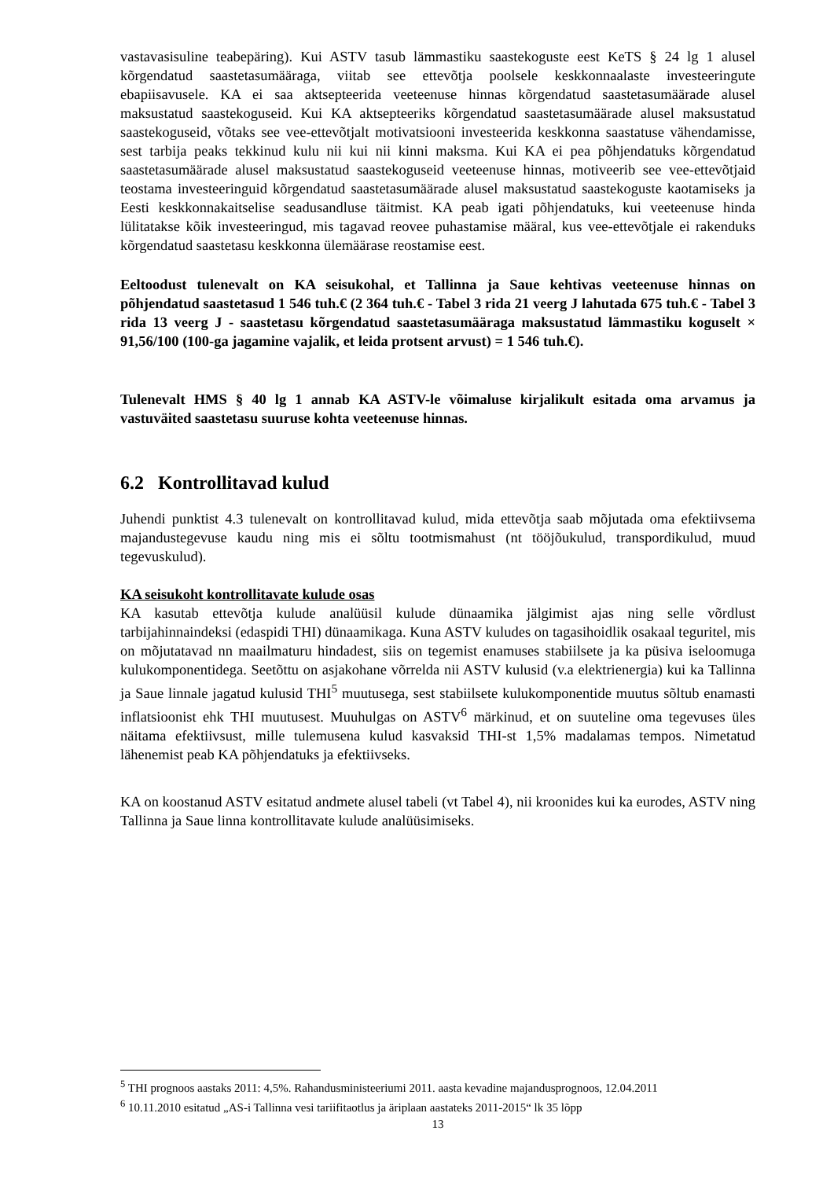vastavasisuline teabepäring). Kui ASTV tasub lämmastiku saastekoguste eest KeTS § 24 lg 1 alusel kõrgendatud saastetasumääraga, viitab see ettevõtja poolsele keskkonnaalaste investeeringute ebapiisavusele. KA ei saa aktsepteerida veeteenuse hinnas kõrgendatud saastetasumäärade alusel maksustatud saastekoguseid. Kui KA aktsepteeriks kõrgendatud saastetasumäärade alusel maksustatud saastekoguseid, võtaks see vee-ettevõtjalt motivatsiooni investeerida keskkonna saastatuse vähendamisse, sest tarbija peaks tekkinud kulu nii kui nii kinni maksma. Kui KA ei pea põhjendatuks kõrgendatud saastetasumäärade alusel maksustatud saastekoguseid veeteenuse hinnas, motiveerib see vee-ettevõtjaid teostama investeeringuid kõrgendatud saastetasumäärade alusel maksustatud saastekoguste kaotamiseks ja Eesti keskkonnakaitselise seadusandluse täitmist. KA peab igati põhjendatuks, kui veeteenuse hinda lülitatakse kõik investeeringud, mis tagavad reovee puhastamise määral, kus vee-ettevõtjale ei rakenduks kõrgendatud saastetasu keskkonna ülemäärase reostamise eest.
Eeltoodust tulenevalt on KA seisukohal, et Tallinna ja Saue kehtivas veeteenuse hinnas on põhjendatud saastetasud 1 546 tuh.€ (2 364 tuh.€ - Tabel 3 rida 21 veerg J lahutada 675 tuh.€ - Tabel 3 rida 13 veerg J - saastetasu kõrgendatud saastetasumääraga maksustatud lämmastiku koguselt × 91,56/100 (100-ga jagamine vajalik, et leida protsent arvust) = 1 546 tuh.€).
Tulenevalt HMS § 40 lg 1 annab KA ASTV-le võimaluse kirjalikult esitada oma arvamus ja vastuväited saastetasu suuruse kohta veeteenuse hinnas.
6.2 Kontrollitavad kulud
Juhendi punktist 4.3 tulenevalt on kontrollitavad kulud, mida ettevõtja saab mõjutada oma efektiivsema majandustegevuse kaudu ning mis ei sõltu tootmismahust (nt tööjõukulud, transpordikulud, muud tegevuskulud).
KA seisukoht kontrollitavate kulude osas
KA kasutab ettevõtja kulude analüüsil kulude dünaamika jälgimist ajas ning selle võrdlust tarbijahinnaindeksi (edaspidi THI) dünaamikaga. Kuna ASTV kuludes on tagasihoidlik osakaal teguritel, mis on mõjutatavad nn maailmaturu hindadest, siis on tegemist enamuses stabiilsete ja ka püsiva iseloomuga kulukomponentidega. Seetõttu on asjakohane võrrelda nii ASTV kulusid (v.a elektrienergia) kui ka Tallinna ja Saue linnale jagatud kulusid THI<sup>5</sup> muutusega, sest stabiilsete kulukomponentide muutus sõltub enamasti inflatsioonist ehk THI muutusest. Muuhulgas on ASTV<sup>6</sup> märkinud, et on suuteline oma tegevuses üles näitama efektiivsust, mille tulemusena kulud kasvaksid THI-st 1,5% madalamas tempos. Nimetatud lähenemist peab KA põhjendatuks ja efektiivseks.
KA on koostanud ASTV esitatud andmete alusel tabeli (vt Tabel 4), nii kroonides kui ka eurodes, ASTV ning Tallinna ja Saue linna kontrollitavate kulude analüüsimiseks.
<sup>5</sup> THI prognoos aastaks 2011: 4,5%. Rahandusministeeriumi 2011. aasta kevadine majandusprognoos, 12.04.2011
<sup>6</sup> 10.11.2010 esitatud „AS-i Tallinna vesi tariifitaotlus ja äriplaan aastateks 2011-2015“ lk 35 lõpp
13